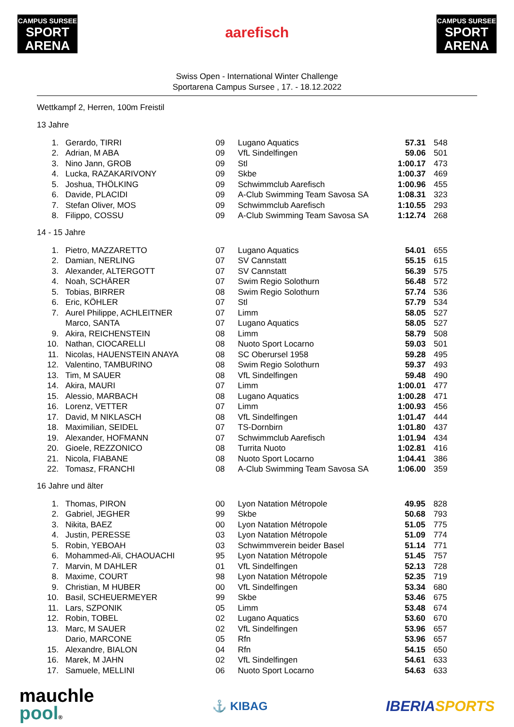CAMPUS SURSEE
SPORT ARENA
aarefisch
CAMPUS SURSEE
SPORT ARENA
Swiss Open - International Winter Challenge
Sportarena Campus Sursee , 17. - 18.12.2022
Wettkampf 2, Herren, 100m Freistil
13 Jahre
| 1. | Gerardo, TIRRI | 09 | Lugano Aquatics | 57.31 | 548 |
| 2. | Adrian, M ABA | 09 | VfL Sindelfingen | 59.06 | 501 |
| 3. | Nino Jann, GROB | 09 | Stl | 1:00.17 | 473 |
| 4. | Lucka, RAZAKARIVONY | 09 | Skbe | 1:00.37 | 469 |
| 5. | Joshua, THÖLKING | 09 | Schwimmclub Aarefisch | 1:00.96 | 455 |
| 6. | Davide, PLACIDI | 09 | A-Club Swimming Team Savosa SA | 1:08.31 | 323 |
| 7. | Stefan Oliver, MOS | 09 | Schwimmclub Aarefisch | 1:10.55 | 293 |
| 8. | Filippo, COSSU | 09 | A-Club Swimming Team Savosa SA | 1:12.74 | 268 |
14 - 15 Jahre
| 1. | Pietro, MAZZARETTO | 07 | Lugano Aquatics | 54.01 | 655 |
| 2. | Damian, NERLING | 07 | SV Cannstatt | 55.15 | 615 |
| 3. | Alexander, ALTERGOTT | 07 | SV Cannstatt | 56.39 | 575 |
| 4. | Noah, SCHÄRER | 07 | Swim Regio Solothurn | 56.48 | 572 |
| 5. | Tobias, BIRRER | 08 | Swim Regio Solothurn | 57.74 | 536 |
| 6. | Eric, KÖHLER | 07 | Stl | 57.79 | 534 |
| 7. | Aurel Philippe, ACHLEITNER | 07 | Limm | 58.05 | 527 |
| | Marco, SANTA | 07 | Lugano Aquatics | 58.05 | 527 |
| 9. | Akira, REICHENSTEIN | 08 | Limm | 58.79 | 508 |
| 10. | Nathan, CIOCARELLI | 08 | Nuoto Sport Locarno | 59.03 | 501 |
| 11. | Nicolas, HAUENSTEIN ANAYA | 08 | SC Oberursel 1958 | 59.28 | 495 |
| 12. | Valentino, TAMBURINO | 08 | Swim Regio Solothurn | 59.37 | 493 |
| 13. | Tim, M SAUER | 08 | VfL Sindelfingen | 59.48 | 490 |
| 14. | Akira, MAURI | 07 | Limm | 1:00.01 | 477 |
| 15. | Alessio, MARBACH | 08 | Lugano Aquatics | 1:00.28 | 471 |
| 16. | Lorenz, VETTER | 07 | Limm | 1:00.93 | 456 |
| 17. | David, M NIKLASCH | 08 | VfL Sindelfingen | 1:01.47 | 444 |
| 18. | Maximilian, SEIDEL | 07 | TS-Dornbirn | 1:01.80 | 437 |
| 19. | Alexander, HOFMANN | 07 | Schwimmclub Aarefisch | 1:01.94 | 434 |
| 20. | Gioele, REZZONICO | 08 | Turrita Nuoto | 1:02.81 | 416 |
| 21. | Nicola, FIABANE | 08 | Nuoto Sport Locarno | 1:04.41 | 386 |
| 22. | Tomasz, FRANCHI | 08 | A-Club Swimming Team Savosa SA | 1:06.00 | 359 |
16 Jahre und älter
| 1. | Thomas, PIRON | 00 | Lyon Natation Métropole | 49.95 | 828 |
| 2. | Gabriel, JEGHER | 99 | Skbe | 50.68 | 793 |
| 3. | Nikita, BAEZ | 00 | Lyon Natation Métropole | 51.05 | 775 |
| 4. | Justin, PERESSE | 03 | Lyon Natation Métropole | 51.09 | 774 |
| 5. | Robin, YEBOAH | 03 | Schwimmverein beider Basel | 51.14 | 771 |
| 6. | Mohammed-Ali, CHAOUACHI | 95 | Lyon Natation Métropole | 51.45 | 757 |
| 7. | Marvin, M DAHLER | 01 | VfL Sindelfingen | 52.13 | 728 |
| 8. | Maxime, COURT | 98 | Lyon Natation Métropole | 52.35 | 719 |
| 9. | Christian, M HUBER | 00 | VfL Sindelfingen | 53.34 | 680 |
| 10. | Basil, SCHEUERMEYER | 99 | Skbe | 53.46 | 675 |
| 11. | Lars, SZPONIK | 05 | Limm | 53.48 | 674 |
| 12. | Robin, TOBEL | 02 | Lugano Aquatics | 53.60 | 670 |
| 13. | Marc, M SAUER | 02 | VfL Sindelfingen | 53.96 | 657 |
| | Dario, MARCONE | 05 | Rfn | 53.96 | 657 |
| 15. | Alexandre, BIALON | 04 | Rfn | 54.15 | 650 |
| 16. | Marek, M JAHN | 02 | VfL Sindelfingen | 54.61 | 633 |
| 17. | Samuele, MELLINI | 06 | Nuoto Sport Locarno | 54.63 | 633 |
mauchle
pool®
⚓ KIBAG
IBERIASPORTS